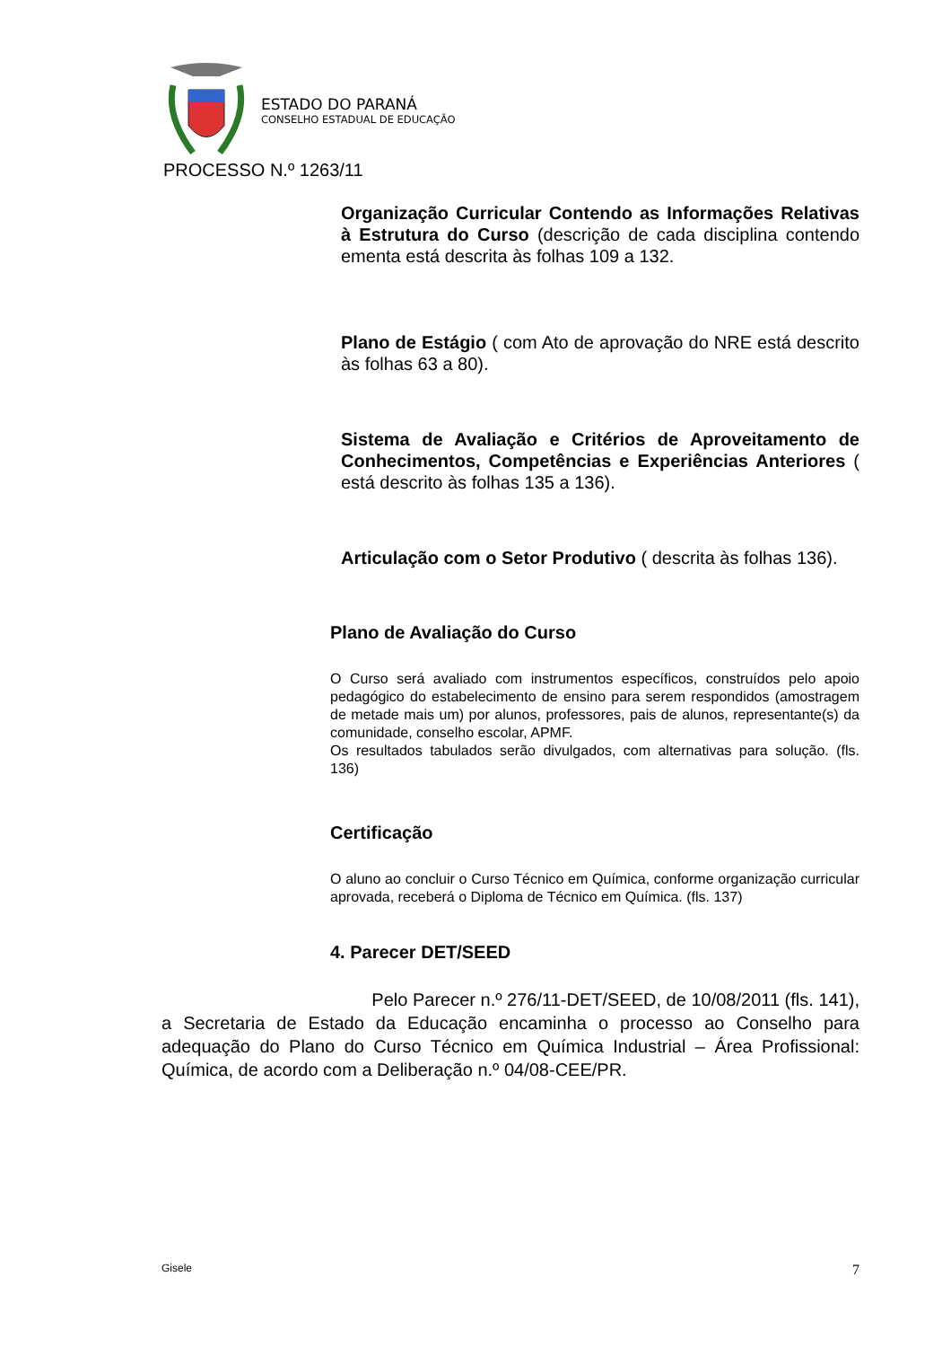ESTADO DO PARANÁ
CONSELHO ESTADUAL DE EDUCAÇÃO
PROCESSO N.º 1263/11
Organização Curricular Contendo as Informações Relativas à Estrutura do Curso (descrição de cada disciplina contendo ementa está descrita às folhas 109 a 132.
Plano de Estágio ( com Ato de aprovação do NRE está descrito às folhas 63 a 80).
Sistema de Avaliação e Critérios de Aproveitamento de Conhecimentos, Competências e Experiências Anteriores ( está descrito às folhas 135 a 136).
Articulação com o Setor Produtivo ( descrita às folhas 136).
Plano de Avaliação do Curso
O Curso será avaliado com instrumentos específicos, construídos pelo apoio pedagógico do estabelecimento de ensino para serem respondidos (amostragem de metade mais um) por alunos, professores, pais de alunos, representante(s) da comunidade, conselho escolar, APMF.
Os resultados tabulados serão divulgados, com alternativas para solução. (fls. 136)
Certificação
O aluno ao concluir o Curso Técnico em Química, conforme organização curricular aprovada, receberá o Diploma de Técnico em Química. (fls. 137)
4. Parecer DET/SEED
Pelo Parecer n.º 276/11-DET/SEED, de 10/08/2011 (fls. 141), a Secretaria de Estado da Educação encaminha o processo ao Conselho para adequação do Plano do Curso Técnico em Química Industrial – Área Profissional: Química, de acordo com a Deliberação n.º 04/08-CEE/PR.
Gisele 7